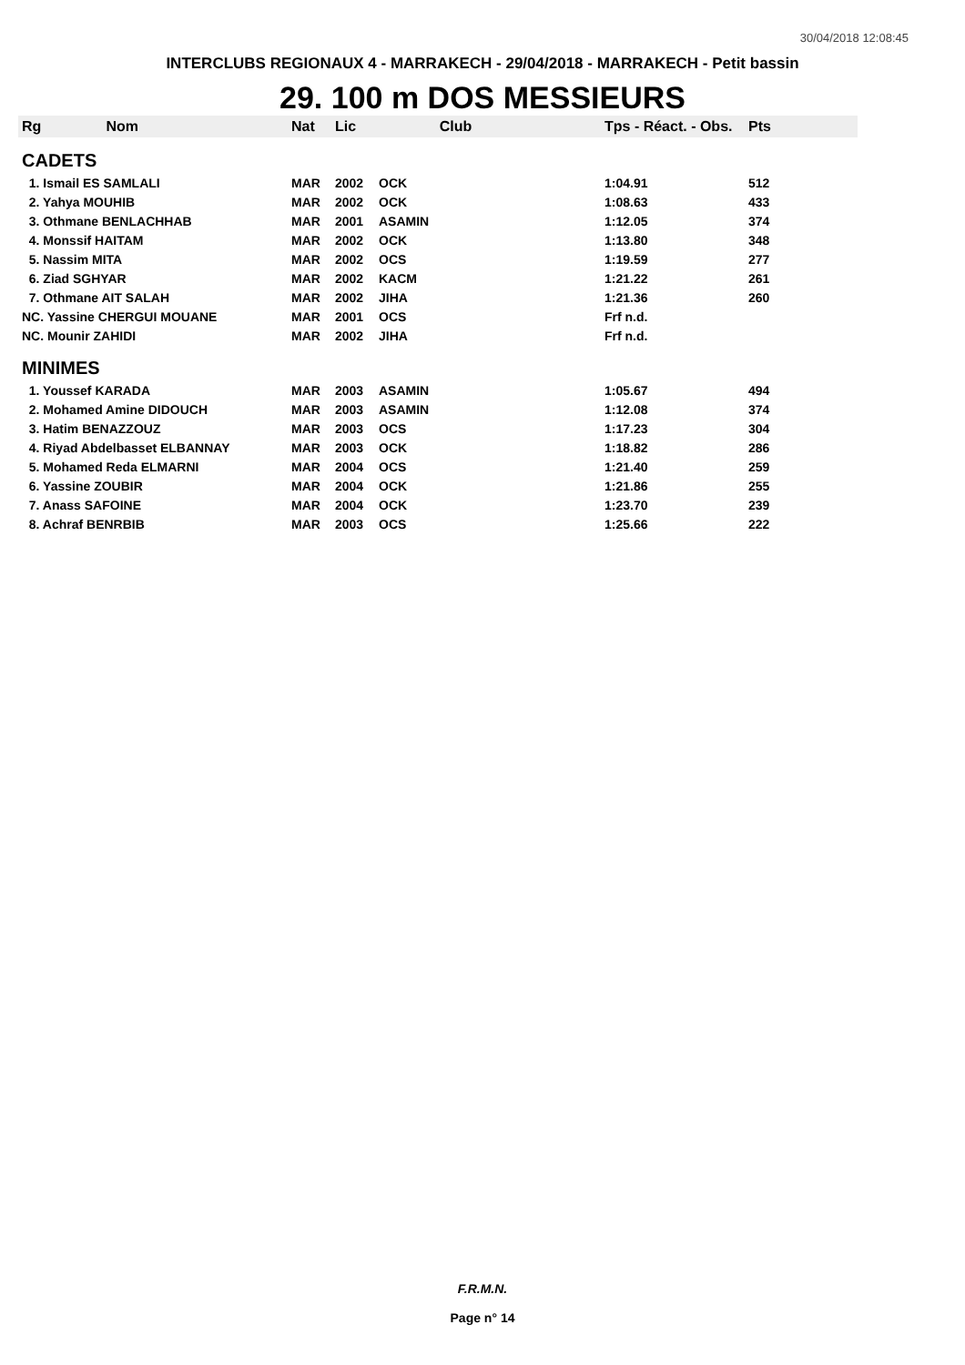30/04/2018 12:08:45
INTERCLUBS REGIONAUX 4 - MARRAKECH - 29/04/2018 - MARRAKECH - Petit bassin
29. 100 m DOS MESSIEURS
| Rg Nom | | Nat | Lic | Club | Tps - Réact. - Obs. | Pts |
| --- | --- | --- | --- | --- | --- | --- |
| CADETS | | | | | | |
| 1. Ismail ES SAMLALI | | MAR | 2002 | OCK | 1:04.91 | 512 |
| 2. Yahya MOUHIB | | MAR | 2002 | OCK | 1:08.63 | 433 |
| 3. Othmane BENLACHHAB | | MAR | 2001 | ASAMIN | 1:12.05 | 374 |
| 4. Monssif HAITAM | | MAR | 2002 | OCK | 1:13.80 | 348 |
| 5. Nassim MITA | | MAR | 2002 | OCS | 1:19.59 | 277 |
| 6. Ziad SGHYAR | | MAR | 2002 | KACM | 1:21.22 | 261 |
| 7. Othmane AIT SALAH | | MAR | 2002 | JIHA | 1:21.36 | 260 |
| NC. Yassine CHERGUI MOUANE | | MAR | 2001 | OCS | Frf n.d. | |
| NC. Mounir ZAHIDI | | MAR | 2002 | JIHA | Frf n.d. | |
| MINIMES | | | | | | |
| 1. Youssef KARADA | | MAR | 2003 | ASAMIN | 1:05.67 | 494 |
| 2. Mohamed Amine DIDOUCH | | MAR | 2003 | ASAMIN | 1:12.08 | 374 |
| 3. Hatim BENAZZOUZ | | MAR | 2003 | OCS | 1:17.23 | 304 |
| 4. Riyad Abdelbasset ELBANNAY | | MAR | 2003 | OCK | 1:18.82 | 286 |
| 5. Mohamed Reda ELMARNI | | MAR | 2004 | OCS | 1:21.40 | 259 |
| 6. Yassine ZOUBIR | | MAR | 2004 | OCK | 1:21.86 | 255 |
| 7. Anass SAFOINE | | MAR | 2004 | OCK | 1:23.70 | 239 |
| 8. Achraf BENRBIB | | MAR | 2003 | OCS | 1:25.66 | 222 |
F.R.M.N.
Page n° 14